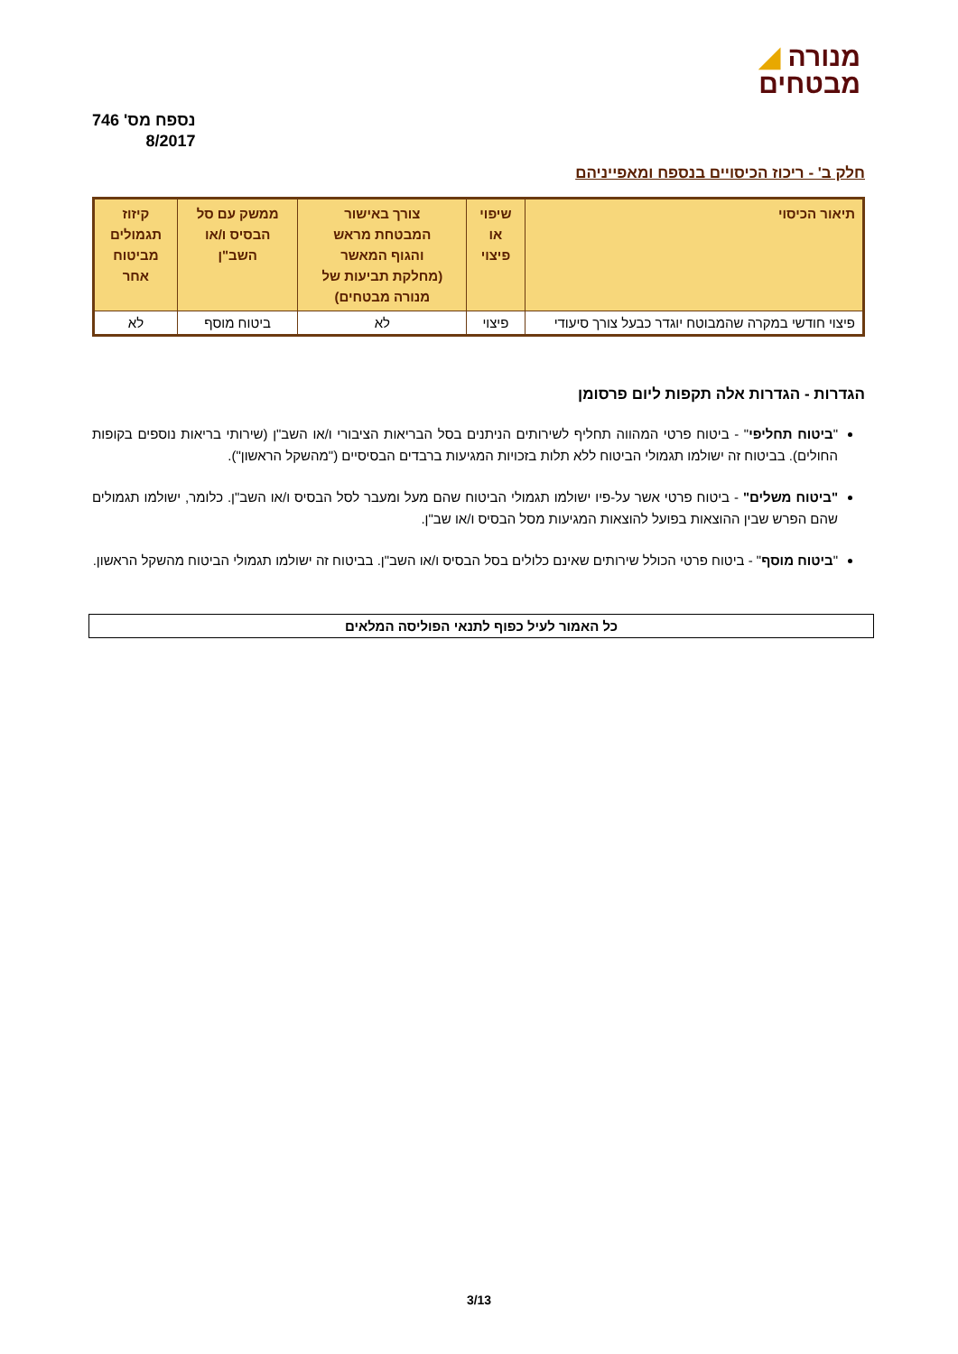◢ מנורה
מבטחים
נספח מס' 746
8/2017
חלק ב' - ריכוז הכיסויים בנספח ומאפייניהם
| תיאור הכיסוי | שיפוי או פיצוי | צורך באישור המבטחת מראש והגוף המאשר (מחלקת תביעות של מנורה מבטחים) | ממשק עם סל הבסיס ו/או השב"ן | קיזוז תגמולים מביטוח אחר |
| --- | --- | --- | --- | --- |
| פיצוי חודשי במקרה שהמבוטח יוגדר כבעל צורך סיעודי | פיצוי | לא | ביטוח מוסף | לא |
הגדרות - הגדרות אלה תקפות ליום פרסומן
"ביטוח תחליפי" - ביטוח פרטי המהווה תחליף לשירותים הניתנים בסל הבריאות הציבורי ו/או השב"ן (שירותי בריאות נוספים בקופות החולים). בביטוח זה ישולמו תגמולי הביטוח ללא תלות בזכויות המגיעות ברבדים הבסיסיים ("מהשקל הראשון").
"ביטוח משלים" - ביטוח פרטי אשר על-פיו ישולמו תגמולי הביטוח שהם מעל ומעבר לסל הבסיס ו/או השב"ן. כלומר, ישולמו תגמולים שהם הפרש שבין ההוצאות בפועל להוצאות המגיעות מסל הבסיס ו/או שב"ן.
"ביטוח מוסף" - ביטוח פרטי הכולל שירותים שאינם כלולים בסל הבסיס ו/או השב"ן. בביטוח זה ישולמו תגמולי הביטוח מהשקל הראשון.
כל האמור לעיל כפוף לתנאי הפוליסה המלאים
3/13